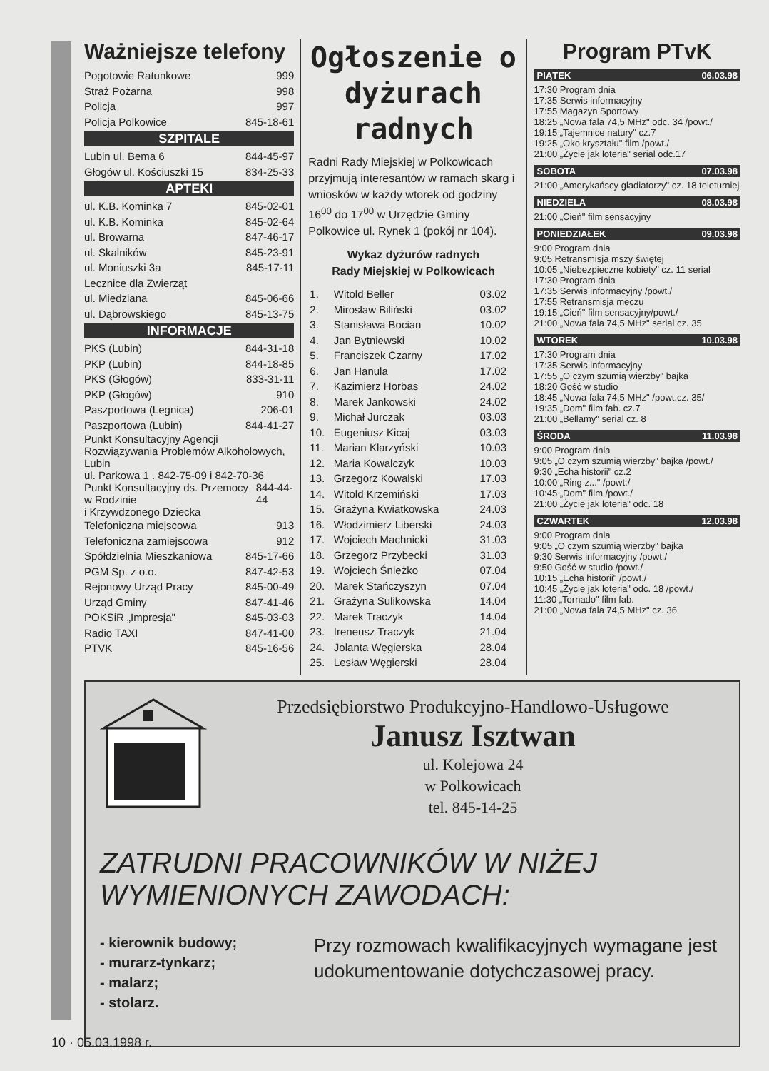Ważniejsze telefony
Pogotowie Ratunkowe 999
Straż Pożarna 998
Policja 997
Policja Polkowice 845-18-61
SZPITALE
Lubin ul. Bema 6 844-45-97
Głogów ul. Kościuszki 15 834-25-33
APTEKI
ul. K.B. Kominka 7 845-02-01
ul. K.B. Kominka 845-02-64
ul. Browarna 847-46-17
ul. Skalników 845-23-91
ul. Moniuszki 3a 845-17-11
Lecznice dla Zwierząt
ul. Miedziana 845-06-66
ul. Dąbrowskiego 845-13-75
INFORMACJE
PKS (Lubin) 844-31-18
PKP (Lubin) 844-18-85
PKS (Głogów) 833-31-11
PKP (Głogów) 910
Paszportowa (Legnica) 206-01
Paszportowa (Lubin) 844-41-27
Punkt Konsultacyjny Agencji Rozwiązywania Problemów Alkoholowych, Lubin
ul. Parkowa 1 . 842-75-09 i 842-70-36
Punkt Konsultacyjny ds. Przemocy w Rodzinie
i Krzywdzonego Dziecka 844-44-44
Telefoniczna miejscowa 913
Telefoniczna zamiejscowa 912
Spółdzielnia Mieszkaniowa 845-17-66
PGM Sp. z o.o. 847-42-53
Rejonowy Urząd Pracy 845-00-49
Urząd Gminy 847-41-46
POKSiR „Impresja" 845-03-03
Radio TAXI 847-41-00
PTVK 845-16-56
Ogłoszenie o dyżurach radnych
Radni Rady Miejskiej w Polkowicach przyjmują interesantów w ramach skarg i wniosków w każdy wtorek od godziny 16<sup>00</sup> do 17<sup>00</sup> w Urzędzie Gminy Polkowice ul. Rynek 1 (pokój nr 104).
Wykaz dyżurów radnych
Rady Miejskiej w Polkowicach
| 1. | Witold Beller | 03.02 |
| 2. | Mirosław Biliński | 03.02 |
| 3. | Stanisława Bocian | 10.02 |
| 4. | Jan Bytniewski | 10.02 |
| 5. | Franciszek Czarny | 17.02 |
| 6. | Jan Hanula | 17.02 |
| 7. | Kazimierz Horbas | 24.02 |
| 8. | Marek Jankowski | 24.02 |
| 9. | Michał Jurczak | 03.03 |
| 10. | Eugeniusz Kicaj | 03.03 |
| 11. | Marian Klarzyński | 10.03 |
| 12. | Maria Kowalczyk | 10.03 |
| 13. | Grzegorz Kowalski | 17.03 |
| 14. | Witold Krzemiński | 17.03 |
| 15. | Grażyna Kwiatkowska | 24.03 |
| 16. | Włodzimierz Liberski | 24.03 |
| 17. | Wojciech Machnicki | 31.03 |
| 18. | Grzegorz Przybecki | 31.03 |
| 19. | Wojciech Śnieżko | 07.04 |
| 20. | Marek Stańczyszyn | 07.04 |
| 21. | Grażyna Sulikowska | 14.04 |
| 22. | Marek Traczyk | 14.04 |
| 23. | Ireneusz Traczyk | 21.04 |
| 24. | Jolanta Węgierska | 28.04 |
| 25. | Lesław Węgierski | 28.04 |
Program PTvK
PIĄTEK 06.03.98
17:30 Program dnia
17:35 Serwis informacyjny
17:55 Magazyn Sportowy
18:25 „Nowa fala 74,5 MHz" odc. 34 /powt./
19:15 „Tajemnice natury" cz.7
19:25 „Oko kryształu" film /powt./
21:00 „Życie jak loteria" serial odc.17
SOBOTA 07.03.98
21:00 „Amerykańscy gladiatorzy" cz. 18 teleturniej
NIEDZIELA 08.03.98
21:00 „Cień" film sensacyjny
PONIEDZIAŁEK 09.03.98
9:00 Program dnia
9:05 Retransmisja mszy świętej
10:05 „Niebezpieczne kobiety" cz. 11 serial
17:30 Program dnia
17:35 Serwis informacyjny /powt./
17:55 Retransmisja meczu
19:15 „Cień" film sensacyjny/powt./
21:00 „Nowa fala 74,5 MHz" serial cz. 35
WTOREK 10.03.98
17:30 Program dnia
17:35 Serwis informacyjny
17:55 „O czym szumią wierzby" bajka
18:20 Gość w studio
18:45 „Nowa fala 74,5 MHz" /powt.cz. 35/
19:35 „Dom" film fab. cz.7
21:00 „Bellamy" serial cz. 8
ŚRODA 11.03.98
9:00 Program dnia
9:05 „O czym szumią wierzby" bajka /powt./
9:30 „Echa historii" cz.2
10:00 „Ring z..." /powt./
10:45 „Dom" film /powt./
21:00 „Życie jak loteria" odc. 18
CZWARTEK 12.03.98
9:00 Program dnia
9:05 „O czym szumią wierzby" bajka
9:30 Serwis informacyjny /powt./
9:50 Gość w studio /powt./
10:15 „Echa historii" /powt./
10:45 „Życie jak loteria" odc. 18 /powt./
11:30 „Tornado" film fab.
21:00 „Nowa fala 74,5 MHz" cz. 36
Przedsiębiorstwo Produkcyjno-Handlowo-Usługowe
Janusz Isztwan
ul. Kolejowa 24
w Polkowicach
tel. 845-14-25
ZATRUDNI PRACOWNIKÓW W NIŻEJ WYMIENIONYCH ZAWODACH:
- kierownik budowy;
- murarz-tynkarz;
- malarz;
- stolarz.
Przy rozmowach kwalifikacyjnych wymagane jest udokumentowanie dotychczasowej pracy.
10 · 05.03.1998 r.